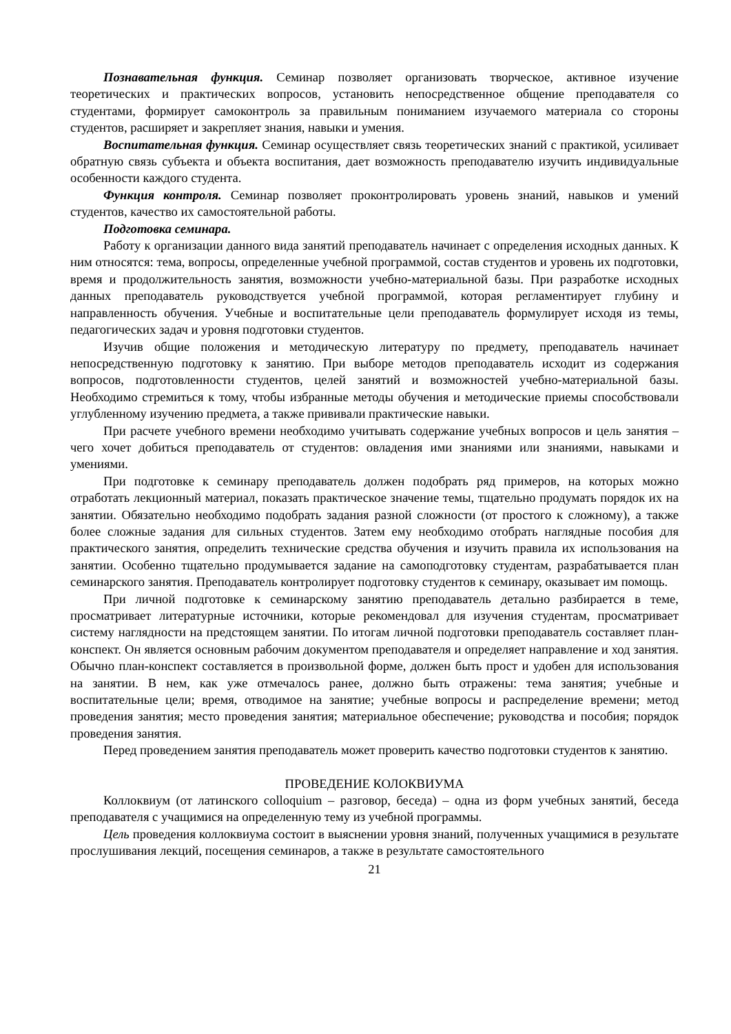Познавательная функция. Семинар позволяет организовать творческое, активное изучение теоретических и практических вопросов, установить непосредственное общение преподавателя со студентами, формирует самоконтроль за правильным пониманием изучаемого материала со стороны студентов, расширяет и закрепляет знания, навыки и умения.
Воспитательная функция. Семинар осуществляет связь теоретических знаний с практикой, усиливает обратную связь субъекта и объекта воспитания, дает возможность преподавателю изучить индивидуальные особенности каждого студента.
Функция контроля. Семинар позволяет проконтролировать уровень знаний, навыков и умений студентов, качество их самостоятельной работы.
Подготовка семинара.
Работу к организации данного вида занятий преподаватель начинает с определения исходных данных. К ним относятся: тема, вопросы, определенные учебной программой, состав студентов и уровень их подготовки, время и продолжительность занятия, возможности учебно-материальной базы. При разработке исходных данных преподаватель руководствуется учебной программой, которая регламентирует глубину и направленность обучения. Учебные и воспитательные цели преподаватель формулирует исходя из темы, педагогических задач и уровня подготовки студентов.
Изучив общие положения и методическую литературу по предмету, преподаватель начинает непосредственную подготовку к занятию. При выборе методов преподаватель исходит из содержания вопросов, подготовленности студентов, целей занятий и возможностей учебно-материальной базы. Необходимо стремиться к тому, чтобы избранные методы обучения и методические приемы способствовали углубленному изучению предмета, а также прививали практические навыки.
При расчете учебного времени необходимо учитывать содержание учебных вопросов и цель занятия – чего хочет добиться преподаватель от студентов: овладения ими знаниями или знаниями, навыками и умениями.
При подготовке к семинару преподаватель должен подобрать ряд примеров, на которых можно отработать лекционный материал, показать практическое значение темы, тщательно продумать порядок их на занятии. Обязательно необходимо подобрать задания разной сложности (от простого к сложному), а также более сложные задания для сильных студентов. Затем ему необходимо отобрать наглядные пособия для практического занятия, определить технические средства обучения и изучить правила их использования на занятии. Особенно тщательно продумывается задание на самоподготовку студентам, разрабатывается план семинарского занятия. Преподаватель контролирует подготовку студентов к семинару, оказывает им помощь.
При личной подготовке к семинарскому занятию преподаватель детально разбирается в теме, просматривает литературные источники, которые рекомендовал для изучения студентам, просматривает систему наглядности на предстоящем занятии. По итогам личной подготовки преподаватель составляет план-конспект. Он является основным рабочим документом преподавателя и определяет направление и ход занятия. Обычно план-конспект составляется в произвольной форме, должен быть прост и удобен для использования на занятии. В нем, как уже отмечалось ранее, должно быть отражены: тема занятия; учебные и воспитательные цели; время, отводимое на занятие; учебные вопросы и распределение времени; метод проведения занятия; место проведения занятия; материальное обеспечение; руководства и пособия; порядок проведения занятия.
Перед проведением занятия преподаватель может проверить качество подготовки студентов к занятию.
ПРОВЕДЕНИЕ КОЛОКВИУМА
Коллоквиум (от латинского colloquium – разговор, беседа) – одна из форм учебных занятий, беседа преподавателя с учащимися на определенную тему из учебной программы.
Цель проведения коллоквиума состоит в выяснении уровня знаний, полученных учащимися в результате прослушивания лекций, посещения семинаров, а также в результате самостоятельного
21